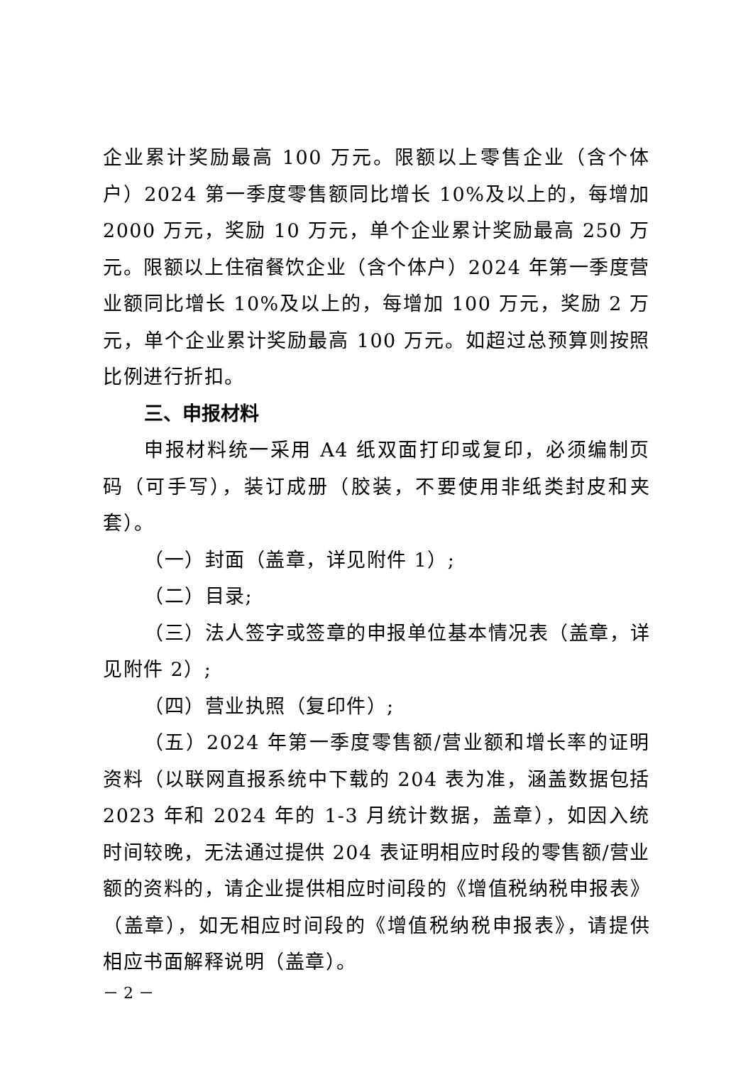企业累计奖励最高 100 万元。限额以上零售企业（含个体户）2024 第一季度零售额同比增长 10%及以上的，每增加 2000 万元，奖励 10 万元，单个企业累计奖励最高 250 万元。限额以上住宿餐饮企业（含个体户）2024 年第一季度营业额同比增长 10%及以上的，每增加 100 万元，奖励 2 万元，单个企业累计奖励最高 100 万元。如超过总预算则按照比例进行折扣。
三、申报材料
申报材料统一采用 A4 纸双面打印或复印，必须编制页码（可手写），装订成册（胶装，不要使用非纸类封皮和夹套）。
（一）封面（盖章，详见附件 1）;
（二）目录;
（三）法人签字或签章的申报单位基本情况表（盖章，详见附件 2）;
（四）营业执照（复印件）;
（五）2024 年第一季度零售额/营业额和增长率的证明资料（以联网直报系统中下载的 204 表为准，涵盖数据包括 2023 年和 2024 年的 1-3 月统计数据，盖章），如因入统时间较晚，无法通过提供 204 表证明相应时段的零售额/营业额的资料的，请企业提供相应时间段的《增值税纳税申报表》（盖章），如无相应时间段的《增值税纳税申报表》，请提供相应书面解释说明（盖章）。
－ 2 －